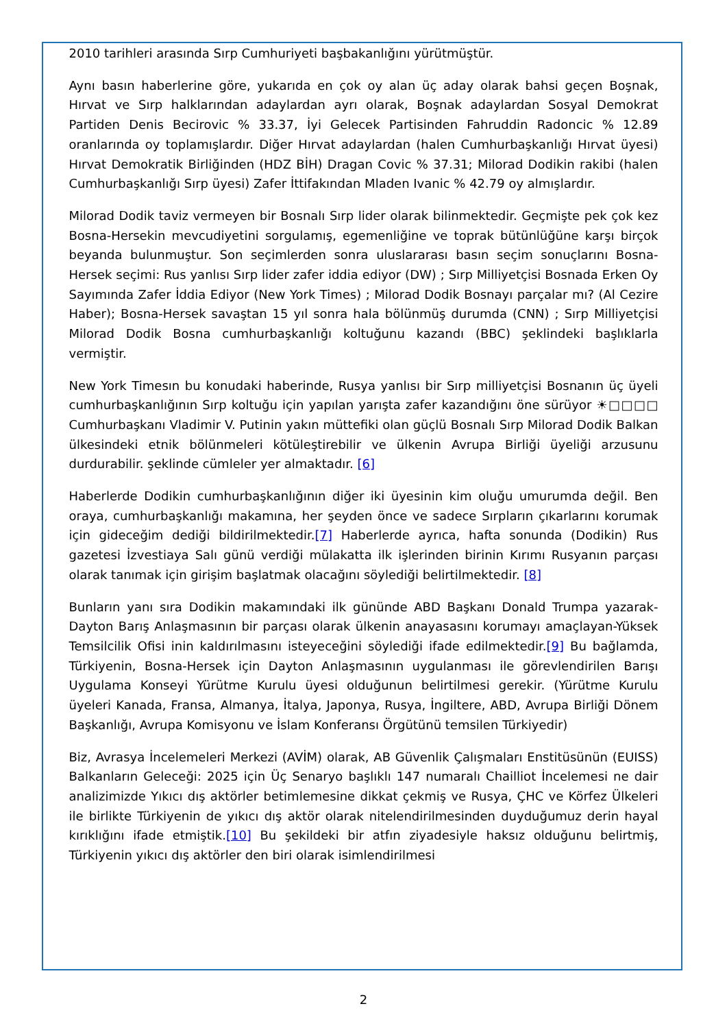2010 tarihleri arasında Sırp Cumhuriyeti başbakanlığını yürütmüştür.
Aynı basın haberlerine göre, yukarıda en çok oy alan üç aday olarak bahsi geçen Boşnak, Hırvat ve Sırp halklarından adaylardan ayrı olarak, Boşnak adaylardan Sosyal Demokrat Partiden Denis Becirovic % 33.37, İyi Gelecek Partisinden Fahruddin Radoncic % 12.89 oranlarında oy toplamışlardır. Diğer Hırvat adaylardan (halen Cumhurbaşkanlığı Hırvat üyesi) Hırvat Demokratik Birliğinden (HDZ BİH) Dragan Covic % 37.31; Milorad Dodikin rakibi (halen Cumhurbaşkanlığı Sırp üyesi) Zafer İttifakından Mladen Ivanic % 42.79 oy almışlardır.
Milorad Dodik taviz vermeyen bir Bosnalı Sırp lider olarak bilinmektedir. Geçmişte pek çok kez Bosna-Hersekin mevcudiyetini sorgulamış, egemenliğine ve toprak bütünlüğüne karşı birçok beyanda bulunmuştur. Son seçimlerden sonra uluslararası basın seçim sonuçlarını Bosna-Hersek seçimi: Rus yanlısı Sırp lider zafer iddia ediyor (DW) ; Sırp Milliyetçisi Bosnada Erken Oy Sayımında Zafer İddia Ediyor (New York Times) ; Milorad Dodik Bosnayı parçalar mı? (Al Cezire Haber); Bosna-Hersek savaştan 15 yıl sonra hala bölünmüş durumda (CNN) ; Sırp Milliyetçisi Milorad Dodik Bosna cumhurbaşkanlığı koltuğunu kazandı (BBC) şeklindeki başlıklarla vermiştir.
New York Timesın bu konudaki haberinde, Rusya yanlısı bir Sırp milliyetçisi Bosnanın üç üyeli cumhurbaşkanlığının Sırp koltuğu için yapılan yarışta zafer kazandığını öne sürüyor ☀□□□□ Cumhurbaşkanı Vladimir V. Putinin yakın müttefiki olan güçlü Bosnalı Sırp Milorad Dodik Balkan ülkesindeki etnik bölünmeleri kötüleştirebilir ve ülkenin Avrupa Birliği üyeliği arzusunu durdurabilir. şeklinde cümleler yer almaktadır. [6]
Haberlerde Dodikin cumhurbaşkanlığının diğer iki üyesinin kim oluğu umurumda değil. Ben oraya, cumhurbaşkanlığı makamına, her şeyden önce ve sadece Sırpların çıkarlarını korumak için gideceğim dediği bildirilmektedir.[7] Haberlerde ayrıca, hafta sonunda (Dodikin) Rus gazetesi İzvestiaya Salı günü verdiği mülakatta ilk işlerinden birinin Kırımı Rusyanın parçası olarak tanımak için girişim başlatmak olacağını söylediği belirtilmektedir. [8]
Bunların yanı sıra Dodikin makamındaki ilk gününde ABD Başkanı Donald Trumpa yazarak-Dayton Barış Anlaşmasının bir parçası olarak ülkenin anayasasını korumayı amaçlayan-Yüksek Temsilcilik Ofisi inin kaldırılmasını isteyeceğini söylediği ifade edilmektedir.[9] Bu bağlamda, Türkiyenin, Bosna-Hersek için Dayton Anlaşmasının uygulanması ile görevlendirilen Barışı Uygulama Konseyi Yürütme Kurulu üyesi olduğunun belirtilmesi gerekir. (Yürütme Kurulu üyeleri Kanada, Fransa, Almanya, İtalya, Japonya, Rusya, İngiltere, ABD, Avrupa Birliği Dönem Başkanlığı, Avrupa Komisyonu ve İslam Konferansı Örgütünü temsilen Türkiyedir)
Biz, Avrasya İncelemeleri Merkezi (AVİM) olarak, AB Güvenlik Çalışmaları Enstitüsünün (EUISS) Balkanların Geleceği: 2025 için Üç Senaryo başlıklı 147 numaralı Chailliot İncelemesi ne dair analizimizde Yıkıcı dış aktörler betimlemesine dikkat çekmiş ve Rusya, ÇHC ve Körfez Ülkeleri ile birlikte Türkiyenin de yıkıcı dış aktör olarak nitelendirilmesinden duyduğumuz derin hayal kırıklığını ifade etmiştik.[10] Bu şekildeki bir atfın ziyadesiyle haksız olduğunu belirtmiş, Türkiyenin yıkıcı dış aktörler den biri olarak isimlendirilmesi
2